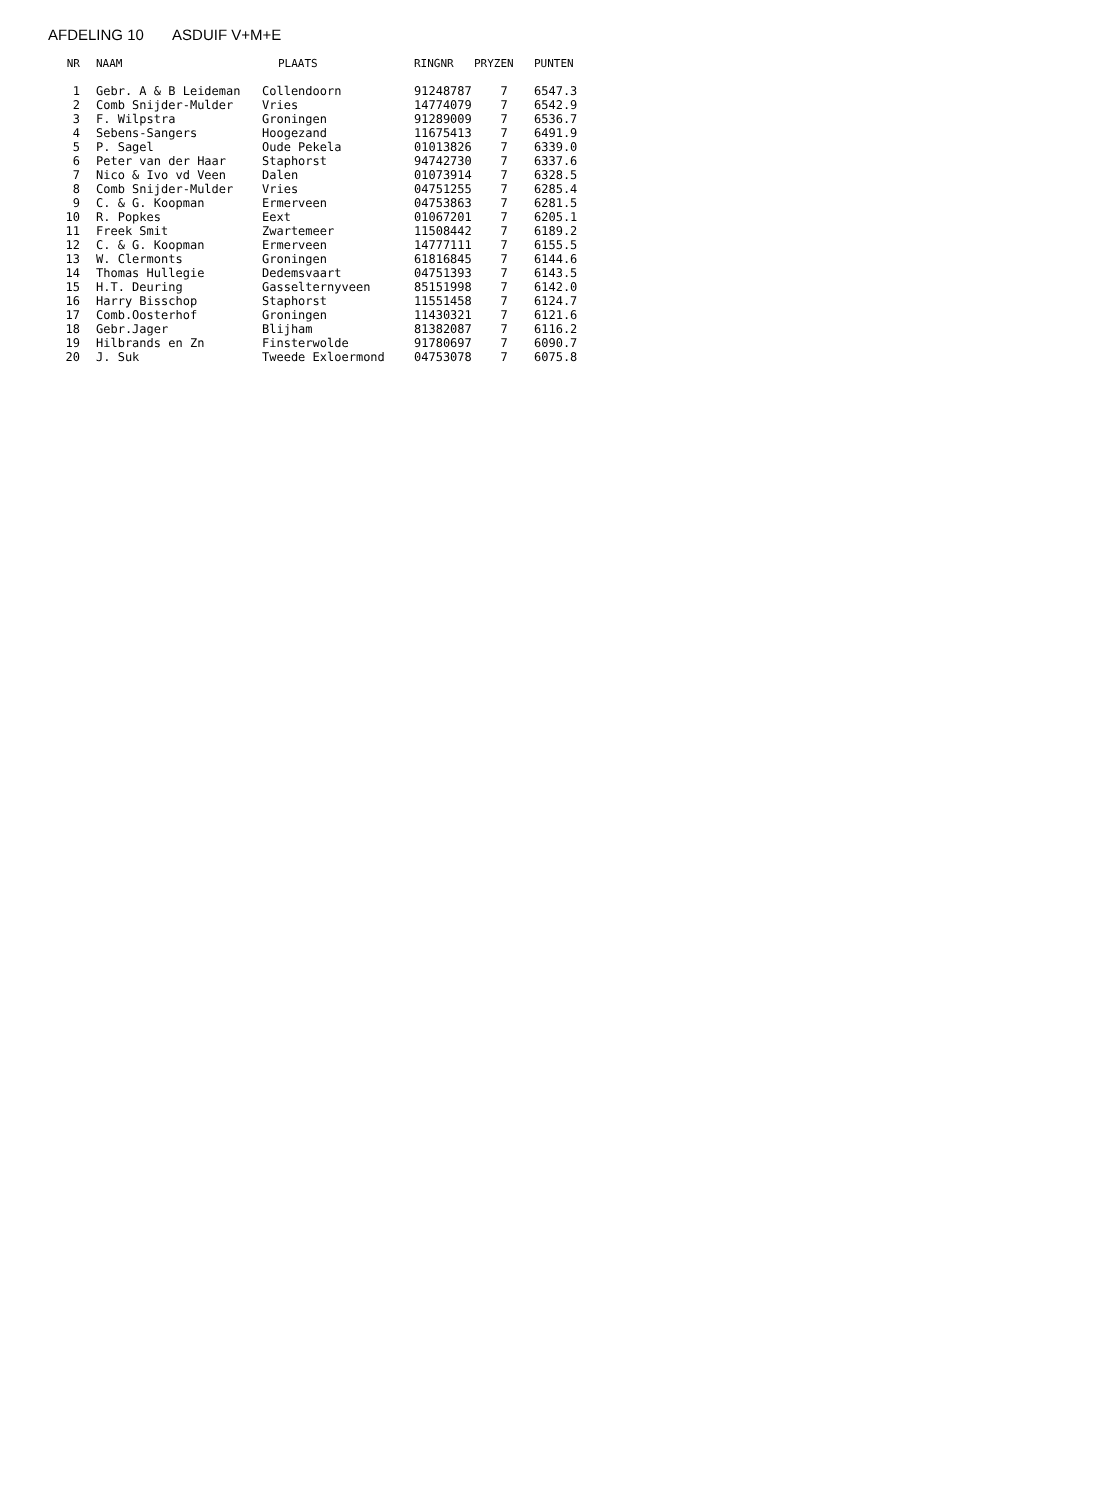AFDELING 10 ASDUIF V+M+E
| NR | NAAM | PLAATS | RINGNR | PRYZEN | PUNTEN |
| --- | --- | --- | --- | --- | --- |
| 1 | Gebr. A & B Leideman | Collendoorn | 91248787 | 7 | 6547.3 |
| 2 | Comb Snijder-Mulder | Vries | 14774079 | 7 | 6542.9 |
| 3 | F. Wilpstra | Groningen | 91289009 | 7 | 6536.7 |
| 4 | Sebens-Sangers | Hoogezand | 11675413 | 7 | 6491.9 |
| 5 | P. Sagel | Oude Pekela | 01013826 | 7 | 6339.0 |
| 6 | Peter van der Haar | Staphorst | 94742730 | 7 | 6337.6 |
| 7 | Nico & Ivo vd Veen | Dalen | 01073914 | 7 | 6328.5 |
| 8 | Comb Snijder-Mulder | Vries | 04751255 | 7 | 6285.4 |
| 9 | C. & G. Koopman | Ermerveen | 04753863 | 7 | 6281.5 |
| 10 | R. Popkes | Eext | 01067201 | 7 | 6205.1 |
| 11 | Freek Smit | Zwartemeer | 11508442 | 7 | 6189.2 |
| 12 | C. & G. Koopman | Ermerveen | 14777111 | 7 | 6155.5 |
| 13 | W. Clermonts | Groningen | 61816845 | 7 | 6144.6 |
| 14 | Thomas Hullegie | Dedemsvaart | 04751393 | 7 | 6143.5 |
| 15 | H.T. Deuring | Gasselternyveen | 85151998 | 7 | 6142.0 |
| 16 | Harry Bisschop | Staphorst | 11551458 | 7 | 6124.7 |
| 17 | Comb.Oosterhof | Groningen | 11430321 | 7 | 6121.6 |
| 18 | Gebr.Jager | Blijham | 81382087 | 7 | 6116.2 |
| 19 | Hilbrands en Zn | Finsterwolde | 91780697 | 7 | 6090.7 |
| 20 | J. Suk | Tweede Exloermond | 04753078 | 7 | 6075.8 |